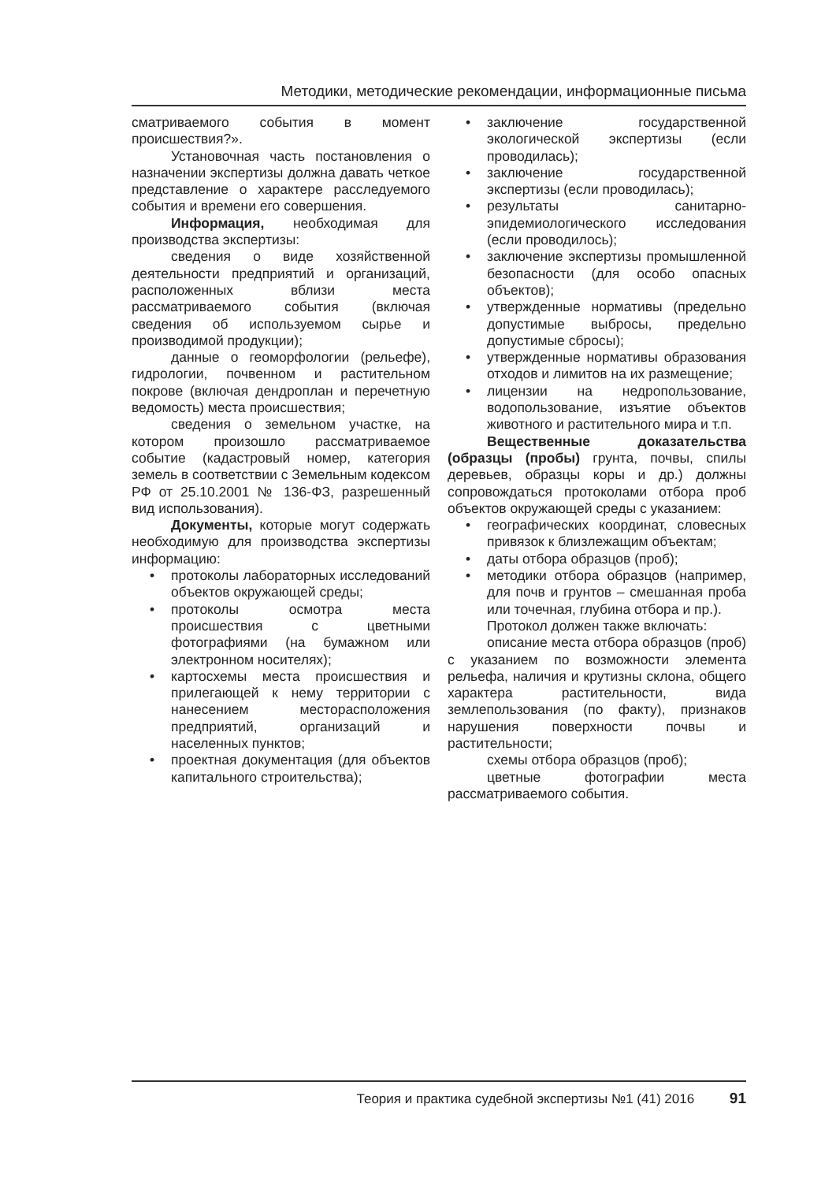Методики, методические рекомендации, информационные письма
сматриваемого события в момент происшествия?».
Установочная часть постановления о назначении экспертизы должна давать четкое представление о характере расследуемого события и времени его совершения.
Информация, необходимая для производства экспертизы:
сведения о виде хозяйственной деятельности предприятий и организаций, расположенных вблизи места рассматриваемого события (включая сведения об используемом сырье и производимой продукции);
данные о геоморфологии (рельефе), гидрологии, почвенном и растительном покрове (включая дендроплан и перечетную ведомость) места происшествия;
сведения о земельном участке, на котором произошло рассматриваемое событие (кадастровый номер, категория земель в соответствии с Земельным кодексом РФ от 25.10.2001 № 136-ФЗ, разрешенный вид использования).
Документы, которые могут содержать необходимую для производства экспертизы информацию:
• протоколы лабораторных исследований объектов окружающей среды;
• протоколы осмотра места происшествия с цветными фотографиями (на бумажном или электронном носителях);
• картосхемы места происшествия и прилегающей к нему территории с нанесением месторасположения предприятий, организаций и населенных пунктов;
• проектная документация (для объектов капитального строительства);
• заключение государственной экологической экспертизы (если проводилась);
• заключение государственной экспертизы (если проводилась);
• результаты санитарно-эпидемиологического исследования (если проводилось);
• заключение экспертизы промышленной безопасности (для особо опасных объектов);
• утвержденные нормативы (предельно допустимые выбросы, предельно допустимые сбросы);
• утвержденные нормативы образования отходов и лимитов на их размещение;
• лицензии на недропользование, водопользование, изъятие объектов животного и растительного мира и т.п.
Вещественные доказательства (образцы (пробы) грунта, почвы, спилы деревьев, образцы коры и др.) должны сопровождаться протоколами отбора проб объектов окружающей среды с указанием:
• географических координат, словесных привязок к близлежащим объектам;
• даты отбора образцов (проб);
• методики отбора образцов (например, для почв и грунтов – смешанная проба или точечная, глубина отбора и пр.).
Протокол должен также включать:
описание места отбора образцов (проб) с указанием по возможности элемента рельефа, наличия и крутизны склона, общего характера растительности, вида землепользования (по факту), признаков нарушения поверхности почвы и растительности;
схемы отбора образцов (проб);
цветные фотографии места рассматриваемого события.
Теория и практика судебной экспертизы №1 (41) 2016 91